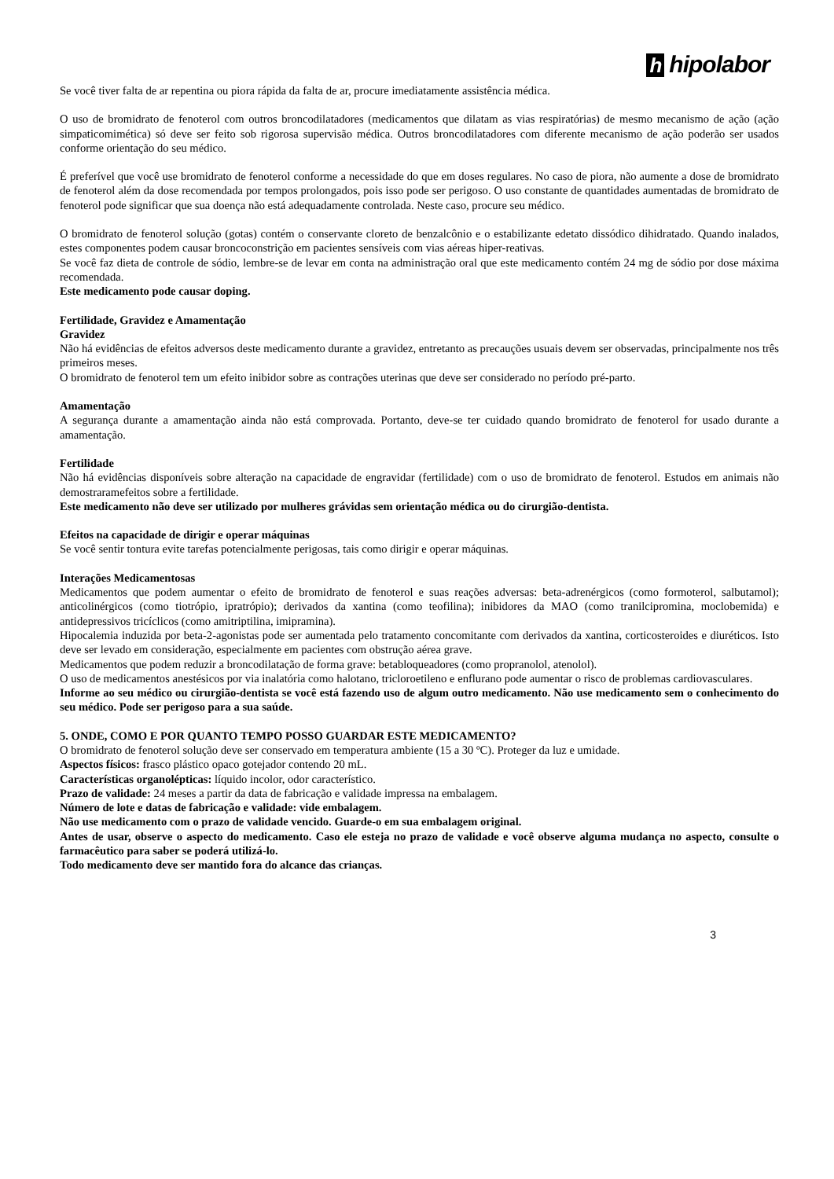hhipolabor
Se você tiver falta de ar repentina ou piora rápida da falta de ar, procure imediatamente assistência médica.
O uso de bromidrato de fenoterol com outros broncodilatadores (medicamentos que dilatam as vias respiratórias) de mesmo mecanismo de ação (ação simpaticomimética) só deve ser feito sob rigorosa supervisão médica. Outros broncodilatadores com diferente mecanismo de ação poderão ser usados conforme orientação do seu médico.
É preferível que você use bromidrato de fenoterol conforme a necessidade do que em doses regulares. No caso de piora, não aumente a dose de bromidrato de fenoterol além da dose recomendada por tempos prolongados, pois isso pode ser perigoso. O uso constante de quantidades aumentadas de bromidrato de fenoterol pode significar que sua doença não está adequadamente controlada. Neste caso, procure seu médico.
O bromidrato de fenoterol solução (gotas) contém o conservante cloreto de benzalcônio e o estabilizante edetato dissódico dihidratado. Quando inalados, estes componentes podem causar broncoconstrição em pacientes sensíveis com vias aéreas hiper-reativas.
Se você faz dieta de controle de sódio, lembre-se de levar em conta na administração oral que este medicamento contém 24 mg de sódio por dose máxima recomendada.
Este medicamento pode causar doping.
Fertilidade, Gravidez e Amamentação
Gravidez
Não há evidências de efeitos adversos deste medicamento durante a gravidez, entretanto as precauções usuais devem ser observadas, principalmente nos três primeiros meses.
O bromidrato de fenoterol tem um efeito inibidor sobre as contrações uterinas que deve ser considerado no período pré-parto.
Amamentação
A segurança durante a amamentação ainda não está comprovada. Portanto, deve-se ter cuidado quando bromidrato de fenoterol for usado durante a amamentação.
Fertilidade
Não há evidências disponíveis sobre alteração na capacidade de engravidar (fertilidade) com o uso de bromidrato de fenoterol. Estudos em animais não demostraramefeitos sobre a fertilidade.
Este medicamento não deve ser utilizado por mulheres grávidas sem orientação médica ou do cirurgião-dentista.
Efeitos na capacidade de dirigir e operar máquinas
Se você sentir tontura evite tarefas potencialmente perigosas, tais como dirigir e operar máquinas.
Interações Medicamentosas
Medicamentos que podem aumentar o efeito de bromidrato de fenoterol e suas reações adversas: beta-adrenérgicos (como formoterol, salbutamol); anticolinérgicos (como tiotrópio, ipratrópio); derivados da xantina (como teofilina); inibidores da MAO (como tranilcipromina, moclobemida) e antidepressivos tricíclicos (como amitriptilina, imipramina).
Hipocalemia induzida por beta-2-agonistas pode ser aumentada pelo tratamento concomitante com derivados da xantina, corticosteroides e diuréticos. Isto deve ser levado em consideração, especialmente em pacientes com obstrução aérea grave.
Medicamentos que podem reduzir a broncodilatação de forma grave: betabloqueadores (como propranolol, atenolol).
O uso de medicamentos anestésicos por via inalatória como halotano, tricloroetileno e enflurano pode aumentar o risco de problemas cardiovasculares.
Informe ao seu médico ou cirurgião-dentista se você está fazendo uso de algum outro medicamento. Não use medicamento sem o conhecimento do seu médico. Pode ser perigoso para a sua saúde.
5. ONDE, COMO E POR QUANTO TEMPO POSSO GUARDAR ESTE MEDICAMENTO?
O bromidrato de fenoterol solução deve ser conservado em temperatura ambiente (15 a 30 ºC). Proteger da luz e umidade.
Aspectos físicos: frasco plástico opaco gotejador contendo 20 mL.
Características organolépticas: líquido incolor, odor característico.
Prazo de validade: 24 meses a partir da data de fabricação e validade impressa na embalagem.
Número de lote e datas de fabricação e validade: vide embalagem.
Não use medicamento com o prazo de validade vencido. Guarde-o em sua embalagem original.
Antes de usar, observe o aspecto do medicamento. Caso ele esteja no prazo de validade e você observe alguma mudança no aspecto, consulte o farmacêutico para saber se poderá utilizá-lo.
Todo medicamento deve ser mantido fora do alcance das crianças.
3